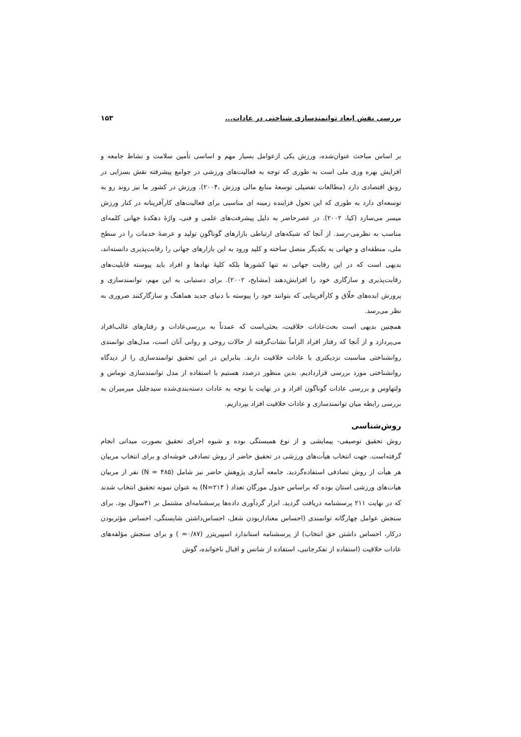بررسی نقش ابعاد توانمندسازی شناختی در عادات... ۱۵۳
بر اساس مباحث عنوان‌شده، ورزش یکی ازعوامل بسیار مهم و اساسی تأمین سلامت و نشاط جامعه و افزایش بهره وری ملی است به طوری که توجه به فعالیت‌های ورزشی در جوامع پیشرفته نقش بسزایی در رونق اقتصادی دارد (مطالعات تفصیلی توسعهٔ منابع مالی ورزش ،۲۰۰۴). ورزش در کشور ما نیز روند رو به توسعه‌ای دارد به طوری که این تحول فزاینده زمینه ای مناسبی برای فعالیت‌های کارآفرینانه در کنار ورزش میسر می‌سازد (کیا، ۲۰۰۲). در عصرحاضر به دلیل پیشرفت‌های علمی و فنی، واژهٔ دهکدهٔ جهانی کلمه‌ای مناسب به نظرمی-رسد. از آنجا که شبکه‌های ارتباطی بازارهای گوناگونِ تولید و عرضهٔ خدمات را در سطح ملی، منطقه‌ای و جهانی به یکدیگر متصل ساخته و کلید ورود به این بازارهای جهانی را رقابت‌پذیری دانسته‌اند، بدیهی است که در این رقابت جهانی نه تنها کشورها بلکه کلیهٔ نهادها و افراد باید پیوسته قابلیت‌های رقابت‌پذیری و سازگاری خود را افزایش‌دهند (مشایخ، ۲۰۰۲). برای دستیابی به این مهم، توانمندسازی و پرورش ایده‌های خلّاق و کارآفرینایی که بتوانند خود را پیوسته با دنیای جدید هماهنگ و سازگارکنند ضروری به نظر می‌رسد.
همچنین بدیهی است بحث‌عادات خلاقیت، بحثی‌است که عمدتاً به بررسی‌عادات و رفتارهای غالب‌افراد می‌پردازد و از آنجا که رفتار افراد الزاماً نشات‌گرفته از حالات روحی و روانی آنان است، مدل‌های توانمندی روانشناختی مناسبت نزدیکتری با عادات خلاقیت دارند. بنابراین در این تحقیق توانمندسازی را از دیدگاه روانشناختی مورد بررسی قراردادیم. بدین منظور درصدد هستیم با استفاده از مدل توانمندسازی توماس و ولتهاوس و بررسی عادات گوناگون افراد و در نهایت با توجه به عادات دسته‌بندی‌شده سیدجلیل میرمیران به بررسی رابطه میان توانمندسازی و عادات خلاقیت افراد بپردازیم.
روش‌شناسی
روش تحقیق توصیفی- پیمایشی و از نوع همبستگی بوده و شیوه اجرای تحقیق بصورت میدانی انجام گرفته‌است. جهت انتخاب هیأت‌های ورزشی در تحقیق حاضر از روش تصادفی خوشه‌ای و برای انتخاب مربیان هر هیأت از روش تصادفی استفاده‌گردید. جامعه آماری پژوهش حاضر نیز شامل (N = ۴۸۵) نفر از مربیان هیات‌های ورزشی استان بوده که براساس جدول مورگان تعداد ( N=۲۱۴) به عنوان نمونه تحقیق انتخاب شدند که در نهایت ۲۱۱ پرسشنامه دریافت گردید. ابزار گردآوری داده‌ها پرسشنامه‌ای مشتمل بر ۴۱سوال بود. برای سنجش عوامل چهارگانه توانمندی (احساس معناداربودن شغل، احساس‌داشتن شایستگی، احساس مؤثربودن درکار، احساس داشتن حق انتخاب) از پرسشنامه استاندارد اسپیریتزر (۰/۸۷= ) و برای سنجش مؤلفه‌های عادات خلاقیت (استفاده از تفکرجانبی، استفاده از شانس و اقبال ناخوانده، گوش